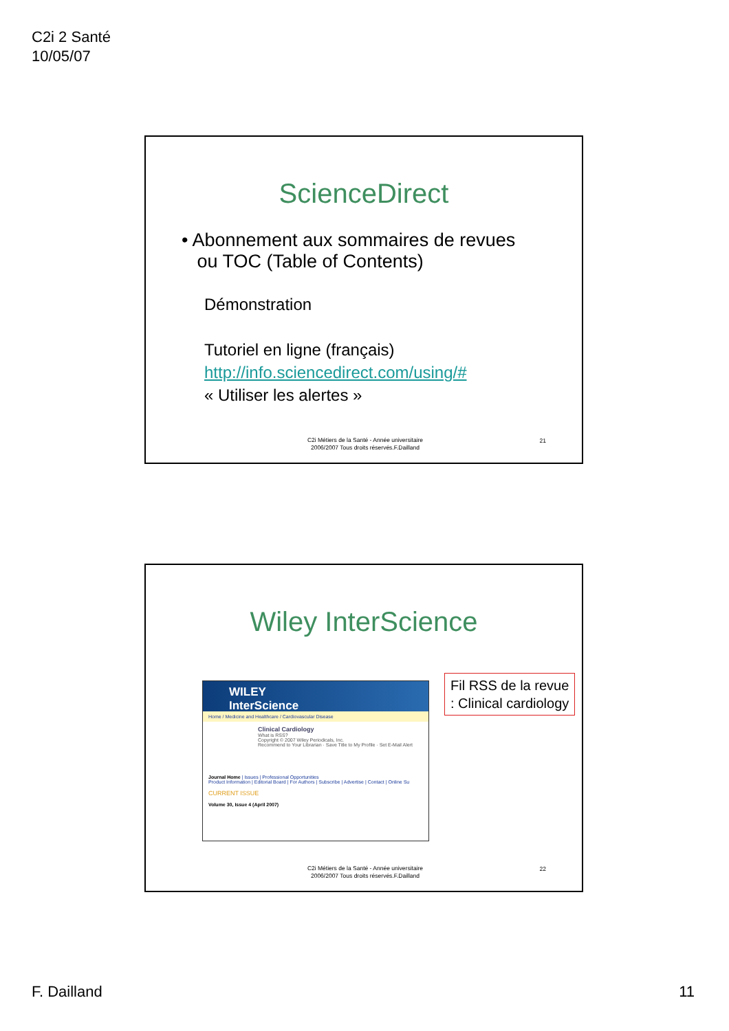C2i 2 Santé
10/05/07
ScienceDirect
• Abonnement aux sommaires de revues
ou TOC (Table of Contents)
Démonstration
Tutoriel en ligne (français)
http://info.sciencedirect.com/using/#
« Utiliser les alertes »
C2i Métiers de la Santé - Année universitaire
2006/2007 Tous droits réservés.F.Dailland
21
Wiley InterScience
WILEY
InterScience
Home / Medicine and Healthcare / Cardiovascular Disease
Clinical Cardiology
What is RSS?
Copyright © 2007 Wiley Periodicals, Inc.
Recommend to Your Librarian · Save Title to My Profile · Set E-Mail Alert
Journal Home | Issues | Professional Opportunities
Product Information | Editorial Board | For Authors | Subscribe | Advertise | Contact | Online Su
CURRENT ISSUE
Volume 30, Issue 4 (April 2007)
Fil RSS de la revue
: Clinical cardiology
C2i Métiers de la Santé - Année universitaire
2006/2007 Tous droits réservés.F.Dailland
22
F. Dailland 11